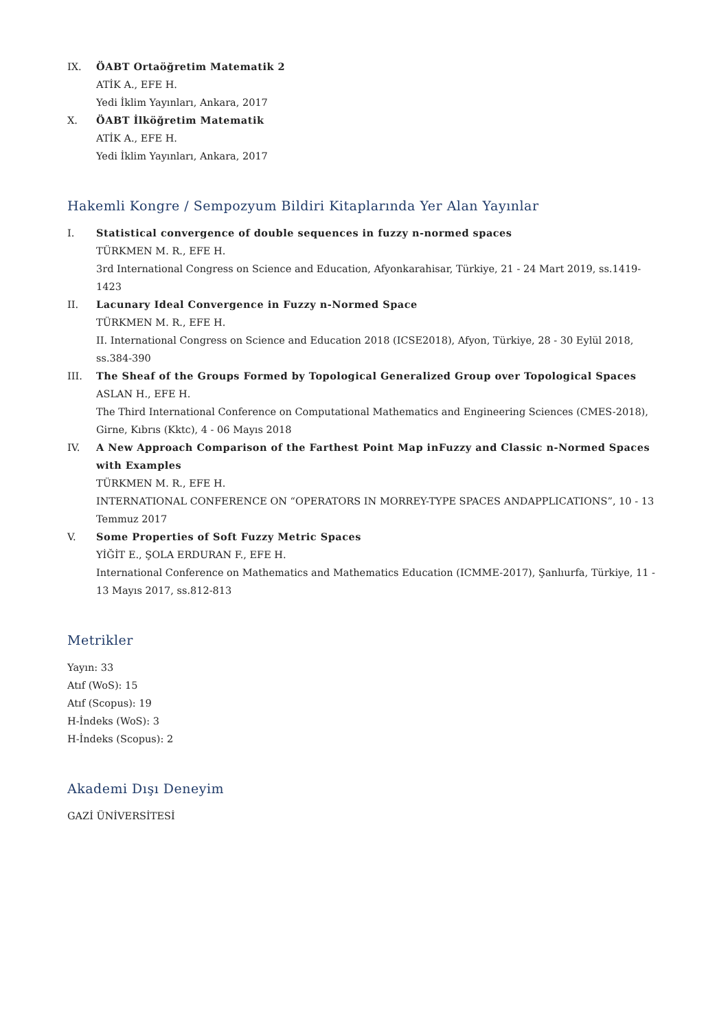IX. ÖABT Ortaöğretim Matematik 2
ATİK A., EFE H.
Yedi İklim Yayınları, Ankara, 2017
X. ÖABT İlköğretim Matematik
ATİK A., EFE H.
Yedi İklim Yayınları, Ankara, 2017
Hakemli Kongre / Sempozyum Bildiri Kitaplarında Yer Alan Yayınlar
I. Statistical convergence of double sequences in fuzzy n-normed spaces
TÜRKMEN M. R., EFE H.
3rd International Congress on Science and Education, Afyonkarahisar, Türkiye, 21 - 24 Mart 2019, ss.1419-1423
II. Lacunary Ideal Convergence in Fuzzy n-Normed Space
TÜRKMEN M. R., EFE H.
II. International Congress on Science and Education 2018 (ICSE2018), Afyon, Türkiye, 28 - 30 Eylül 2018, ss.384-390
III. The Sheaf of the Groups Formed by Topological Generalized Group over Topological Spaces
ASLAN H., EFE H.
The Third International Conference on Computational Mathematics and Engineering Sciences (CMES-2018), Girne, Kıbrıs (Kktc), 4 - 06 Mayıs 2018
IV. A New Approach Comparison of the Farthest Point Map inFuzzy and Classic n-Normed Spaces with Examples
TÜRKMEN M. R., EFE H.
INTERNATIONAL CONFERENCE ON “OPERATORS IN MORREY-TYPE SPACES ANDAPPLICATIONS”, 10 - 13 Temmuz 2017
V. Some Properties of Soft Fuzzy Metric Spaces
YİĞİT E., ŞOLA ERDURAN F., EFE H.
International Conference on Mathematics and Mathematics Education (ICMME-2017), Şanlıurfa, Türkiye, 11 - 13 Mayıs 2017, ss.812-813
Metrikler
Yayın: 33
Atıf (WoS): 15
Atıf (Scopus): 19
H-İndeks (WoS): 3
H-İndeks (Scopus): 2
Akademi Dışı Deneyim
GAZİ ÜNİVERSİTESİ